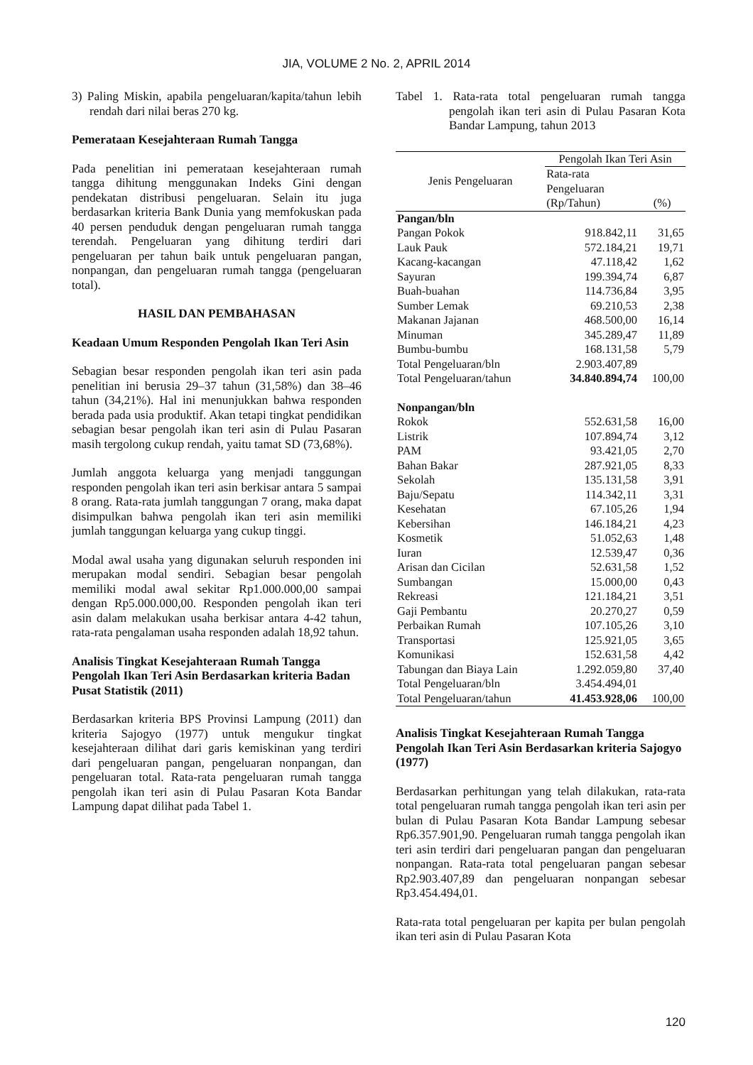JIA, VOLUME 2 No. 2, APRIL 2014
3) Paling Miskin, apabila pengeluaran/kapita/tahun lebih rendah dari nilai beras 270 kg.
Pemerataan Kesejahteraan Rumah Tangga
Pada penelitian ini pemerataan kesejahteraan rumah tangga dihitung menggunakan Indeks Gini dengan pendekatan distribusi pengeluaran. Selain itu juga berdasarkan kriteria Bank Dunia yang memfokuskan pada 40 persen penduduk dengan pengeluaran rumah tangga terendah. Pengeluaran yang dihitung terdiri dari pengeluaran per tahun baik untuk pengeluaran pangan, nonpangan, dan pengeluaran rumah tangga (pengeluaran total).
HASIL DAN PEMBAHASAN
Keadaan Umum Responden Pengolah Ikan Teri Asin
Sebagian besar responden pengolah ikan teri asin pada penelitian ini berusia 29–37 tahun (31,58%) dan 38–46 tahun (34,21%). Hal ini menunjukkan bahwa responden berada pada usia produktif. Akan tetapi tingkat pendidikan sebagian besar pengolah ikan teri asin di Pulau Pasaran masih tergolong cukup rendah, yaitu tamat SD (73,68%).
Jumlah anggota keluarga yang menjadi tanggungan responden pengolah ikan teri asin berkisar antara 5 sampai 8 orang. Rata-rata jumlah tanggungan 7 orang, maka dapat disimpulkan bahwa pengolah ikan teri asin memiliki jumlah tanggungan keluarga yang cukup tinggi.
Modal awal usaha yang digunakan seluruh responden ini merupakan modal sendiri. Sebagian besar pengolah memiliki modal awal sekitar Rp1.000.000,00 sampai dengan Rp5.000.000,00. Responden pengolah ikan teri asin dalam melakukan usaha berkisar antara 4-42 tahun, rata-rata pengalaman usaha responden adalah 18,92 tahun.
Analisis Tingkat Kesejahteraan Rumah Tangga Pengolah Ikan Teri Asin Berdasarkan kriteria Badan Pusat Statistik (2011)
Berdasarkan kriteria BPS Provinsi Lampung (2011) dan kriteria Sajogyo (1977) untuk mengukur tingkat kesejahteraan dilihat dari garis kemiskinan yang terdiri dari pengeluaran pangan, pengeluaran nonpangan, dan pengeluaran total. Rata-rata pengeluaran rumah tangga pengolah ikan teri asin di Pulau Pasaran Kota Bandar Lampung dapat dilihat pada Tabel 1.
Tabel 1. Rata-rata total pengeluaran rumah tangga pengolah ikan teri asin di Pulau Pasaran Kota Bandar Lampung, tahun 2013
| Jenis Pengeluaran | Pengolah Ikan Teri Asin | |
| --- | --- | --- |
| | Rata-rata Pengeluaran (Rp/Tahun) | (%) |
| Pangan/bln | | |
| Pangan Pokok | 918.842,11 | 31,65 |
| Lauk Pauk | 572.184,21 | 19,71 |
| Kacang-kacangan | 47.118,42 | 1,62 |
| Sayuran | 199.394,74 | 6,87 |
| Buah-buahan | 114.736,84 | 3,95 |
| Sumber Lemak | 69.210,53 | 2,38 |
| Makanan Jajanan | 468.500,00 | 16,14 |
| Minuman | 345.289,47 | 11,89 |
| Bumbu-bumbu | 168.131,58 | 5,79 |
| Total Pengeluaran/bln | 2.903.407,89 | |
| Total Pengeluaran/tahun | 34.840.894,74 | 100,00 |
| Nonpangan/bln | | |
| Rokok | 552.631,58 | 16,00 |
| Listrik | 107.894,74 | 3,12 |
| PAM | 93.421,05 | 2,70 |
| Bahan Bakar | 287.921,05 | 8,33 |
| Sekolah | 135.131,58 | 3,91 |
| Baju/Sepatu | 114.342,11 | 3,31 |
| Kesehatan | 67.105,26 | 1,94 |
| Kebersihan | 146.184,21 | 4,23 |
| Kosmetik | 51.052,63 | 1,48 |
| Iuran | 12.539,47 | 0,36 |
| Arisan dan Cicilan | 52.631,58 | 1,52 |
| Sumbangan | 15.000,00 | 0,43 |
| Rekreasi | 121.184,21 | 3,51 |
| Gaji Pembantu | 20.270,27 | 0,59 |
| Perbaikan Rumah | 107.105,26 | 3,10 |
| Transportasi | 125.921,05 | 3,65 |
| Komunikasi | 152.631,58 | 4,42 |
| Tabungan dan Biaya Lain | 1.292.059,80 | 37,40 |
| Total Pengeluaran/bln | 3.454.494,01 | |
| Total Pengeluaran/tahun | 41.453.928,06 | 100,00 |
Analisis Tingkat Kesejahteraan Rumah Tangga Pengolah Ikan Teri Asin Berdasarkan kriteria Sajogyo (1977)
Berdasarkan perhitungan yang telah dilakukan, rata-rata total pengeluaran rumah tangga pengolah ikan teri asin per bulan di Pulau Pasaran Kota Bandar Lampung sebesar Rp6.357.901,90. Pengeluaran rumah tangga pengolah ikan teri asin terdiri dari pengeluaran pangan dan pengeluaran nonpangan. Rata-rata total pengeluaran pangan sebesar Rp2.903.407,89 dan pengeluaran nonpangan sebesar Rp3.454.494,01.
Rata-rata total pengeluaran per kapita per bulan pengolah ikan teri asin di Pulau Pasaran Kota
120